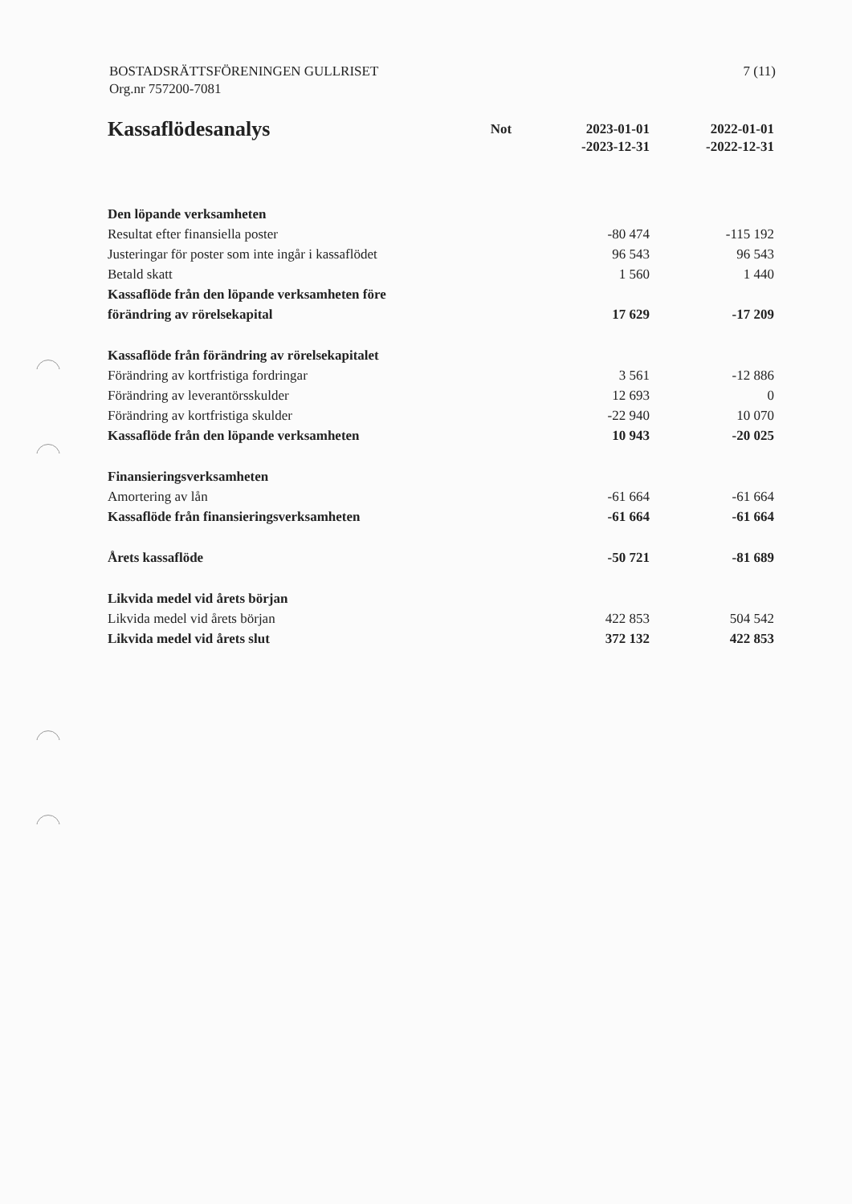BOSTADSRÄTTSFÖRENINGEN GULLRISET
Org.nr 757200-7081
7 (11)
| Kassaflödesanalys | Not | 2023-01-01 -2023-12-31 | 2022-01-01 -2022-12-31 |
| --- | --- | --- | --- |
| Den löpande verksamheten | | | |
| Resultat efter finansiella poster | | -80 474 | -115 192 |
| Justeringar för poster som inte ingår i kassaflödet | | 96 543 | 96 543 |
| Betald skatt | | 1 560 | 1 440 |
| Kassaflöde från den löpande verksamheten före förändring av rörelsekapital | | 17 629 | -17 209 |
| Kassaflöde från förändring av rörelsekapitalet | | | |
| Förändring av kortfristiga fordringar | | 3 561 | -12 886 |
| Förändring av leverantörsskulder | | 12 693 | 0 |
| Förändring av kortfristiga skulder | | -22 940 | 10 070 |
| Kassaflöde från den löpande verksamheten | | 10 943 | -20 025 |
| Finansieringsverksamheten | | | |
| Amortering av lån | | -61 664 | -61 664 |
| Kassaflöde från finansieringsverksamheten | | -61 664 | -61 664 |
| Årets kassaflöde | | -50 721 | -81 689 |
| Likvida medel vid årets början | | | |
| Likvida medel vid årets början | | 422 853 | 504 542 |
| Likvida medel vid årets slut | | 372 132 | 422 853 |